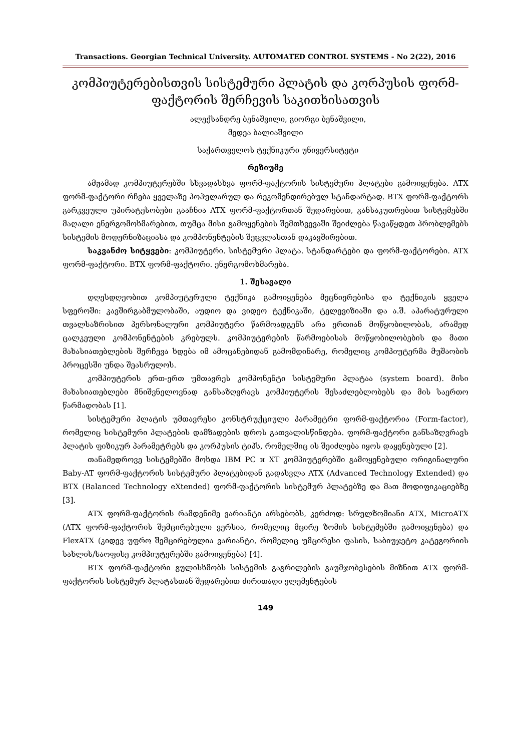Transactions. Georgian Technical University. AUTOMATED CONTROL SYSTEMS - No 2(22), 2016
კომპიუტერებისთვის სისტემური პლატის და კორპუსის ფორმ-ფაქტორის შერჩევის საკითხისათვის
ალექსანდრე ბენაშვილი, გიორგი ბენაშვილი,
მედეა ბალიაშვილი
საქართველოს ტექნიკური უნივერსიტეტი
რეზიუმე
ამჟამად კომპიუტერებში სხვადასხვა ფორმ-ფაქტორის სისტემური პლატები გამოიყენება. ATX ფორმ-ფაქტორი რჩება ყველაზე პოპულარულ და რეკომენდირებულ სტანდარტად. BTX ფორმ-ფაქტორს გარკვეული უპირატესობები გააჩნია ATX ფორმ-ფაქტორთან შედარებით, განსაკუთრებით სისტემებში მაღალი ენერგომოხმარებით, თუმცა მისი გამოყენების შემთხვევაში შეიძლება წავაწყდეთ პრობლემებს სისტემის მოდერნიზაციასა და კომპონენტების შეცვლასთან დაკავშირებით.
საკვანძო სიტყვები: კომპიუტერი. სისტემური პლატა. სტანდარტები და ფორმ-ფაქტორები. ATX ფორმ-ფაქტორი. BTX ფორმ-ფაქტორი. ენერგომოხმარება.
1. შესავალი
დღესდღეობით კომპიუტერული ტექნიკა გამოიყენება მეცნიერებისა და ტექნიკის ყველა სფეროში: კავშირგაბმულობაში, აუდიო და ვიდეო ტექნიკაში, ტელევიზიაში და ა.შ. აპარატურული თვალსაზრისით პერსონალური კომპიუტერი წარმოადგენს არა ერთიან მოწყობილობას, არამედ ცალკეული კომპონენტების კრებულს. კომპიუტერების წარმოებისას მოწყობილობების და მათი მახასიათებლების შერჩევა ხდება იმ ამოცანებიდან გამომდინარე, რომელიც კომპიუტერმა მუშაობის პროცესში უნდა შეასრულოს.
კომპიუტერის ერთ-ერთ უმთავრეს კომპონენტი სისტემური პლატაა (system board). მისი მახასიათებლები მნიშვნელოვნად განსაზღვრავს კომპიუტერის შესაძლებლობებს და მის საერთო წარმადობას [1].
სისტემური პლატის უმთავრესი კონსტრუქციული პარამეტრი ფორმ-ფაქტორია (Form-factor), რომელიც სისტემური პლატების დამზადების დროს გათვალისწინდება. ფორმ-ფაქტორი განსაზღვრავს პლატის ფიზიკურ პარამეტრებს და კორპუსის ტიპს, რომელშიც ის შეიძლება იყოს დაყენებული [2].
თანამედროვე სისტემებში მოხდა IBM PC и XT კომპიუტერებში გამოყენებული ორიგინალური Baby-AT ფორმ-ფაქტორის სისტემური პლატებიდან გადასვლა ATX (Advanced Technology Extended) და BTX (Balanced Technology eXtended) ფორმ-ფაქტორის სისტემურ პლატებზე და მათ მოდიფიკაციებზე [3].
ATX ფორმ-ფაქტორის რამდენიმე ვარიანტი არსებობს, კერძოდ: სრულზომიანი ATX, MicroATX (ATX ფორმ-ფაქტორის შემცირებული ვერსია, რომელიც მცირე ზომის სისტემებში გამოიყენება) და FlexATX (კიდევ უფრო შემცირებულია ვარიანტი, რომელიც უმცირესი ფასის, საბიუჯეტო კატეგორიის სახლის/საოფისე კომპიუტერებში გამოიყენება) [4].
BTX ფორმ-ფაქტორი გულისხმობს სისტემის გაგრილების გაუმჯობესების მიზნით ATX ფორმ-ფაქტორის სისტემურ პლატასთან შედარებით ძირითადი ელემენტების
149